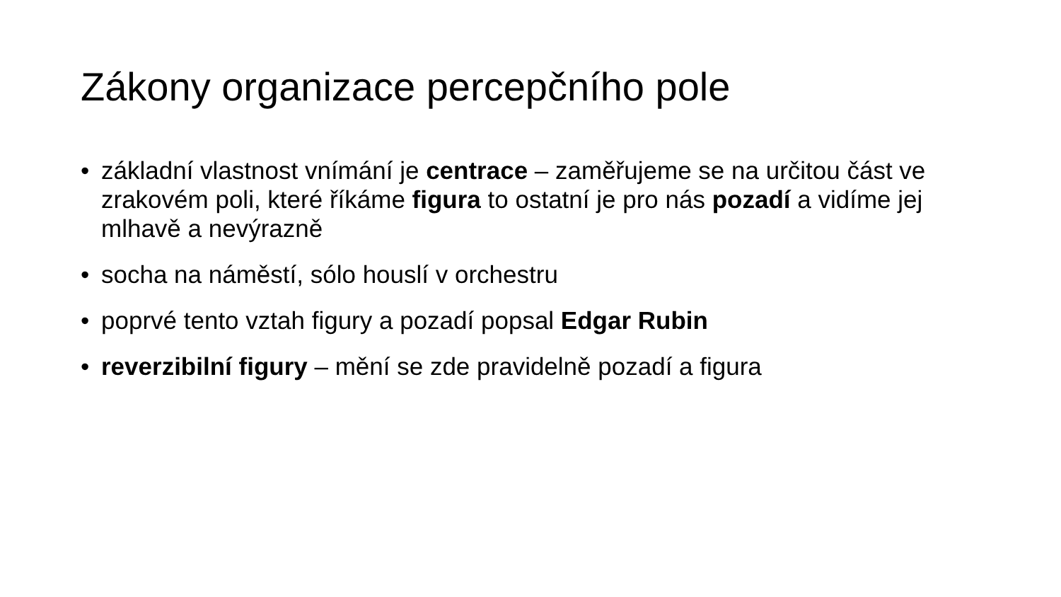Zákony organizace percepčního pole
• základní vlastnost vnímání je centrace – zaměřujeme se na určitou část ve zrakovém poli, které říkáme figura to ostatní je pro nás pozadí a vidíme jej mlhavě a nevýrazně
• socha na náměstí, sólo houslí v orchestru
• poprvé tento vztah figury a pozadí popsal Edgar Rubin
• reverzibilní figury – mění se zde pravidelně pozadí a figura